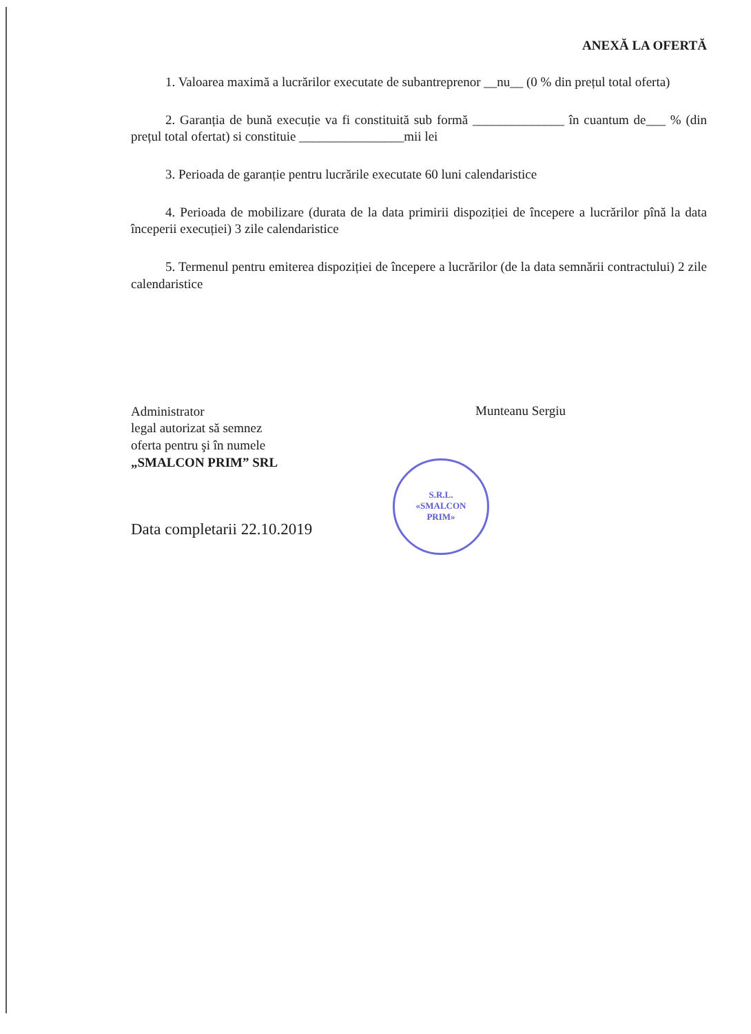ANEXĂ LA OFERTĂ
1. Valoarea maximă a lucrărilor executate de subantreprenor __nu__ (0 % din prețul total oferta)
2. Garanția de bună execuție va fi constituită sub formă ______________ în cuantum de___ % (din prețul total ofertat) si constituie ________________mii lei
3. Perioada de garanție pentru lucrările executate 60 luni calendaristice
4. Perioada de mobilizare (durata de la data primirii dispoziției de începere a lucrărilor pînă la data începerii execuției) 3 zile calendaristice
5. Termenul pentru emiterea dispoziției de începere a lucrărilor (de la data semnării contractului) 2 zile calendaristice
Administrator
legal autorizat să semnez
oferta pentru şi în numele
„SMALCON PRIM” SRL
S.R.L.
«SMALCON
PRIM»
Munteanu Sergiu
Data completarii 22.10.2019